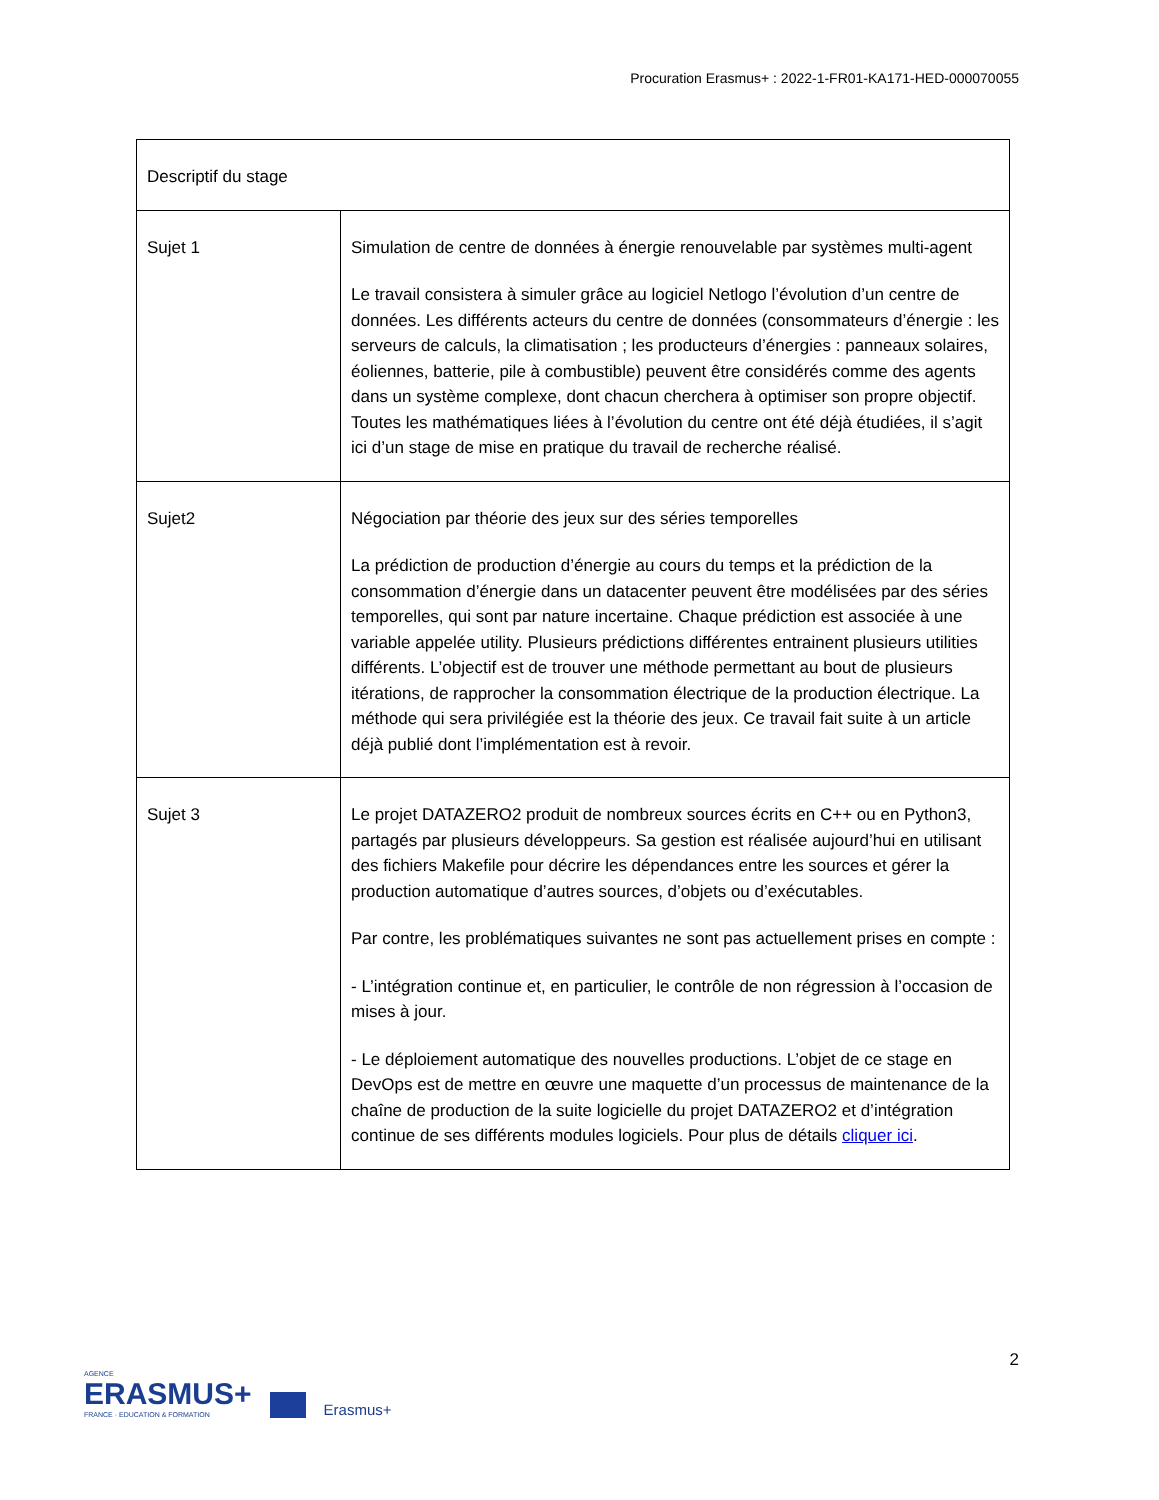Procuration Erasmus+ : 2022-1-FR01-KA171-HED-000070055
| Descriptif du stage | |
| --- | --- |
| Sujet 1 | Simulation de centre de données à énergie renouvelable par systèmes multi-agent Le travail consistera à simuler grâce au logiciel Netlogo l’évolution d’un centre de données. Les différents acteurs du centre de données (consommateurs d’énergie : les serveurs de calculs, la climatisation ; les producteurs d’énergies : panneaux solaires, éoliennes, batterie, pile à combustible) peuvent être considérés comme des agents dans un système complexe, dont chacun cherchera à optimiser son propre objectif. Toutes les mathématiques liées à l’évolution du centre ont été déjà étudiées, il s’agit ici d’un stage de mise en pratique du travail de recherche réalisé. |
| Sujet2 | Négociation par théorie des jeux sur des séries temporelles La prédiction de production d’énergie au cours du temps et la prédiction de la consommation d’énergie dans un datacenter peuvent être modélisées par des séries temporelles, qui sont par nature incertaine. Chaque prédiction est associée à une variable appelée utility. Plusieurs prédictions différentes entrainent plusieurs utilities différents. L’objectif est de trouver une méthode permettant au bout de plusieurs itérations, de rapprocher la consommation électrique de la production électrique. La méthode qui sera privilégiée est la théorie des jeux. Ce travail fait suite à un article déjà publié dont l’implémentation est à revoir. |
| Sujet 3 | Le projet DATAZERO2 produit de nombreux sources écrits en C++ ou en Python3, partagés par plusieurs développeurs. Sa gestion est réalisée aujourd’hui en utilisant des fichiers Makefile pour décrire les dépendances entre les sources et gérer la production automatique d’autres sources, d’objets ou d’exécutables. Par contre, les problématiques suivantes ne sont pas actuellement prises en compte : - L’intégration continue et, en particulier, le contrôle de non régression à l’occasion de mises à jour. - Le déploiement automatique des nouvelles productions. L’objet de ce stage en DevOps est de mettre en œuvre une maquette d’un processus de maintenance de la chaîne de production de la suite logicielle du projet DATAZERO2 et d’intégration continue de ses différents modules logiciels. Pour plus de détails cliquer ici . |
2
AGENCE
ERASMUS+
FRANCE · EDUCATION & FORMATION
Erasmus+